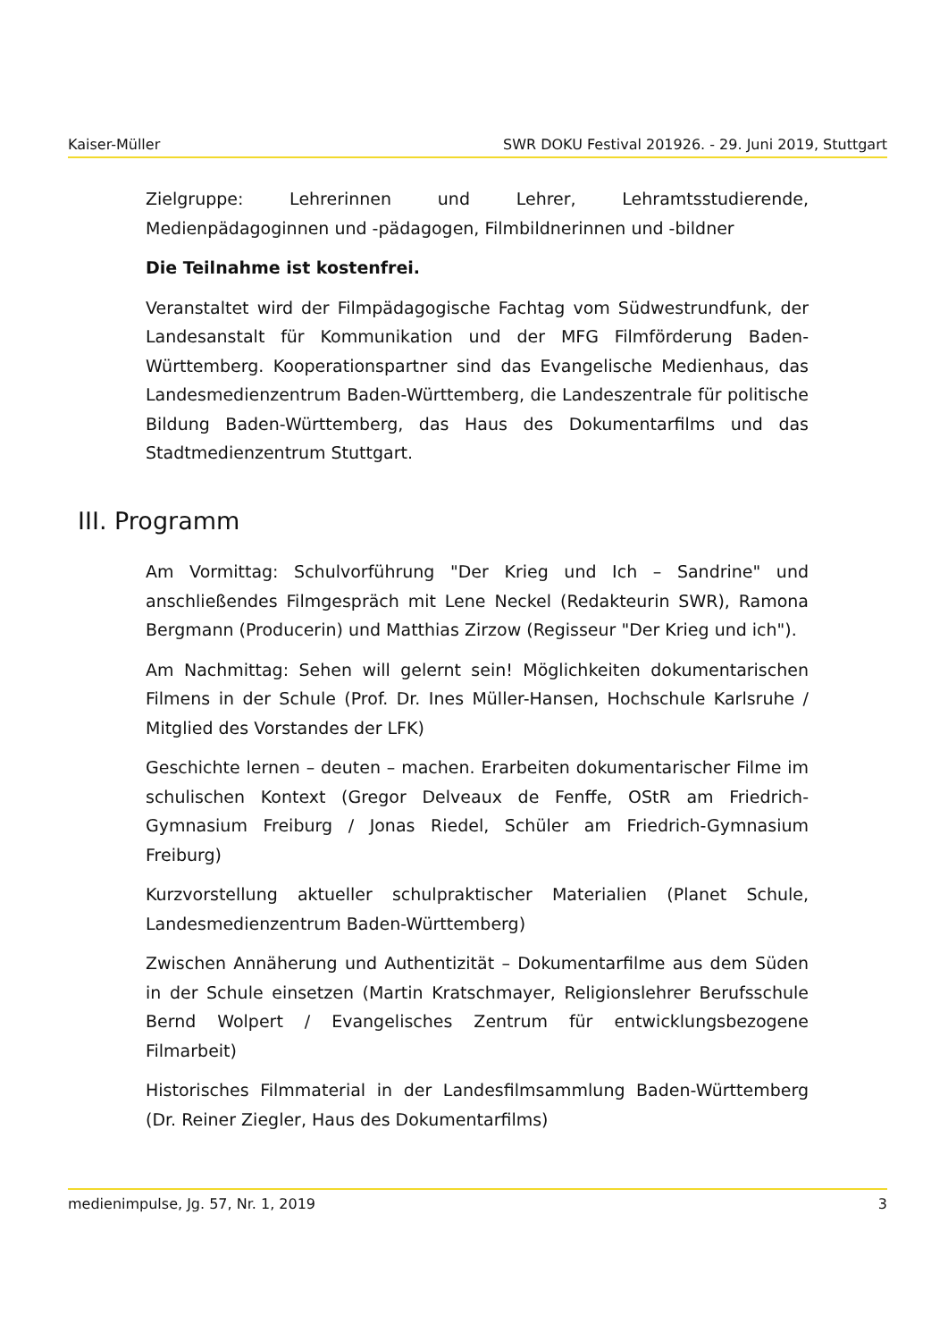Kaiser-Müller SWR DOKU Festival 201926. - 29. Juni 2019, Stuttgart
Zielgruppe: Lehrerinnen und Lehrer, Lehramtsstudierende, Medienpädagoginnen und -pädagogen, Filmbildnerinnen und -bildner
Die Teilnahme ist kostenfrei.
Veranstaltet wird der Filmpädagogische Fachtag vom Südwestrundfunk, der Landesanstalt für Kommunikation und der MFG Filmförderung Baden-Württemberg. Kooperationspartner sind das Evangelische Medienhaus, das Landesmedienzentrum Baden-Württemberg, die Landeszentrale für politische Bildung Baden-Württemberg, das Haus des Dokumentarfilms und das Stadtmedienzentrum Stuttgart.
III. Programm
Am Vormittag: Schulvorführung "Der Krieg und Ich – Sandrine" und anschließendes Filmgespräch mit Lene Neckel (Redakteurin SWR), Ramona Bergmann (Producerin) und Matthias Zirzow (Regisseur "Der Krieg und ich").
Am Nachmittag: Sehen will gelernt sein! Möglichkeiten dokumentarischen Filmens in der Schule (Prof. Dr. Ines Müller-Hansen, Hochschule Karlsruhe / Mitglied des Vorstandes der LFK)
Geschichte lernen – deuten – machen. Erarbeiten dokumentarischer Filme im schulischen Kontext (Gregor Delveaux de Fenffe, OStR am Friedrich-Gymnasium Freiburg / Jonas Riedel, Schüler am Friedrich-Gymnasium Freiburg)
Kurzvorstellung aktueller schulpraktischer Materialien (Planet Schule, Landesmedienzentrum Baden-Württemberg)
Zwischen Annäherung und Authentizität – Dokumentarfilme aus dem Süden in der Schule einsetzen (Martin Kratschmayer, Religionslehrer Berufsschule Bernd Wolpert / Evangelisches Zentrum für entwicklungsbezogene Filmarbeit)
Historisches Filmmaterial in der Landesfilmsammlung Baden-Württemberg (Dr. Reiner Ziegler, Haus des Dokumentarfilms)
medienimpulse, Jg. 57, Nr. 1, 2019 3